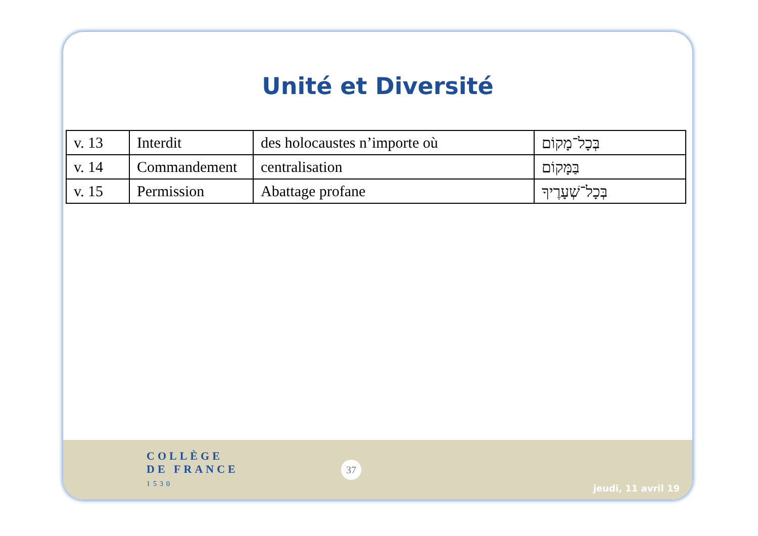Unité et Diversité
| v. 13 | Interdit | des holocaustes n’importe où | בְּכָל־מָקוֹם |
| v. 14 | Commandement | centralisation | בַּמָּקוֹם |
| v. 15 | Permission | Abattage profane | בְּכָל־שְׁעָרֶיךָ |
COLLÈGE
DE FRANCE
1530
37
jeudi, 11 avril 19